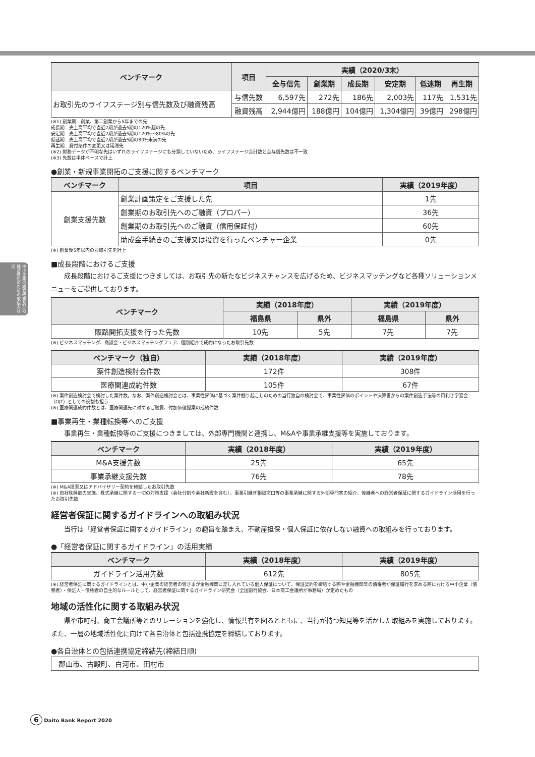中小企業の経営改善及び地域活性化のための取組み状況
| ベンチマーク | 項目 | 実績（2020/3末） | | | | | |
| --- | --- | --- | --- | --- | --- | --- | --- |
| | | 全与信先 | 創業期 | 成長期 | 安定期 | 低迷期 | 再生期 |
| お取引先のライフステージ別与信先数及び融資残高 | 与信先数 | 6,597先 | 272先 | 186先 | 2,003先 | 117先 | 1,531先 |
| | 融資残高 | 2,944億円 | 188億円 | 104億円 | 1,304億円 | 39億円 | 298億円 |
(※1) 創業期…創業、第二創業から5年までの先
成長期…売上高平均で直近2期が過去5期の120%超の先
安定期…売上高平均で直近2期が過去5期の120%～80%の先
低迷期…売上高平均で直近2期が過去5期の80%未満の先
再生期…貸付条件の変更又は延滞先
(※2) 財務データが不明な先はいずれのライフステージにも分類していないため、ライフステージ合計数と全与信先数は不一致
(※3) 先数は単体ベースで計上
●創業・新規事業開拓のご支援に関するベンチマーク
| ベンチマーク | 項目 | 実績（2019年度） |
| --- | --- | --- |
| 創業支援先数 | 創業計画策定をご支援した先 | 1先 |
| | 創業期のお取引先へのご融資（プロパー） | 36先 |
| | 創業期のお取引先へのご融資（信用保証付） | 60先 |
| | 助成金手続きのご支援又は投資を行ったベンチャー企業 | 0先 |
(※) 創業後5年以内のお取引先を計上
■成長段階におけるご支援
成長段階におけるご支援につきましては、お取引先の新たなビジネスチャンスを広げるため、ビジネスマッチングなど各種ソリューションメニューをご提供しております。
| ベンチマーク | 実績（2018年度） | | 実績（2019年度） | |
| --- | --- | --- | --- | --- |
| | 福島県 | 県外 | 福島県 | 県外 |
| 販路開拓支援を行った先数 | 10先 | 5先 | 7先 | 7先 |
(※) ビジネスマッチング、商談会・ビジネスマッチングフェア、個別紹介で成約になったお取引先数
| ベンチマーク（独自） | 実績（2018年度） | 実績（2019年度） |
| --- | --- | --- |
| 案件創造検討会件数 | 172件 | 308件 |
| 医療関連成約件数 | 105件 | 67件 |
(※) 案件創造検討会で検討した案件数。なお、案件創造検討会とは、事業性評価に基づく案件掘り起こしのための当行独自の検討会で、事業性評価のポイントや決算書からの案件創造手法等の目利き学習会（OJT）としての役割も担う
(※) 医療関連成約件数とは、医療関連先に対するご融資、付加価値提案の成約件数
■事業再生・業種転換等へのご支援
事業再生・業種転換等のご支援につきましては、外部専門機関と連携し、M&Aや事業承継支援等を実施しております。
| ベンチマーク | 実績（2018年度） | 実績（2019年度） |
| --- | --- | --- |
| M&A支援先数 | 25先 | 65先 |
| 事業承継支援先数 | 76先 | 78先 |
(※) M&A提案又はアドバイザリー契約を締結したお取引先数
(※) 自社株評価の実施、株式承継に関する一切の対策支援（会社分割や会社新設を含む）、事業引継ぎ相談窓口等の事業承継に関する外部専門家の紹介、後継者への経営者保証に関するガイドライン活用を行ったお取引先数
経営者保証に関するガイドラインへの取組み状況
当行は「経営者保証に関するガイドライン」の趣旨を踏まえ、不動産担保・個人保証に依存しない融資への取組みを行っております。
●「経営者保証に関するガイドライン」の活用実績
| ベンチマーク | 実績（2018年度） | 実績（2019年度） |
| --- | --- | --- |
| ガイドライン活用先数 | 612先 | 805先 |
(※) 経営者保証に関するガイドラインとは、中小企業の経営者の皆さまが金融機関に差し入れている個人保証について、保証契約を締結する際や金融機関等の債権者が保証履行を求める際における中小企業（債務者）・保証人・債権者の自主的なルールとして、経営者保証に関するガイドライン研究会（全国銀行協会、日本商工会議所が事務局）が定めたもの
地域の活性化に関する取組み状況
県や市町村、商工会議所等とのリレーションを強化し、情報共有を図るとともに、当行が持つ知見等を活かした取組みを実施しております。また、一層の地域活性化に向けて各自治体と包括連携協定を締結しております。
●各自治体との包括連携協定締結先(締結日順)
郡山市、古殿町、白河市、田村市
6 Daito Bank Report 2020